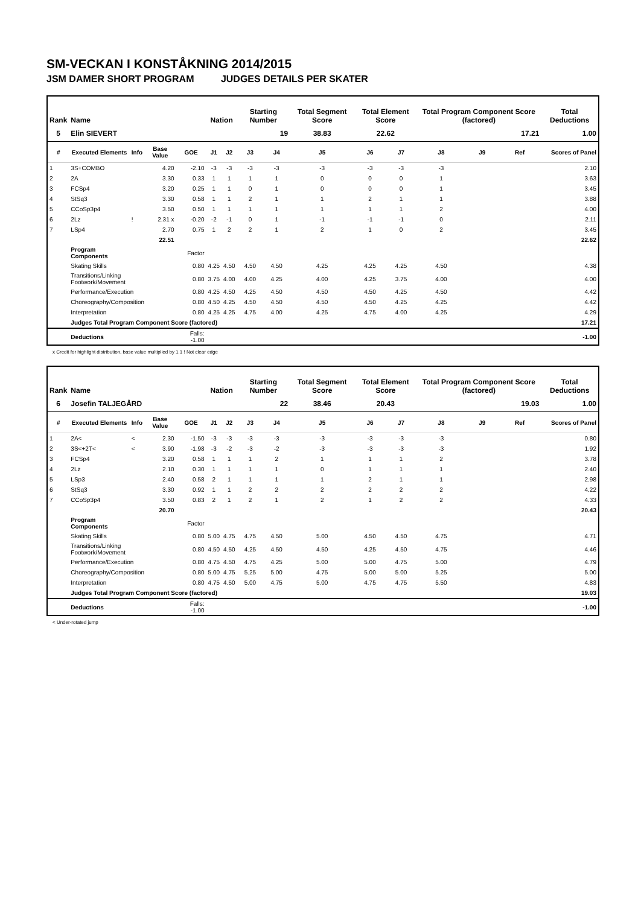SM-VECKAN I KONSTÅKNING 2014/2015
JSM DAMER SHORT PROGRAM JUDGES DETAILS PER SKATER
| Rank | Name | | | | Nation | | Starting Number | | Total Segment Score | Total Element Score | | Total Program Component Score (factored) | | | Total Deductions |
| --- | --- | --- | --- | --- | --- | --- | --- | --- | --- | --- | --- | --- | --- | --- | --- |
| 5 | Elin SIEVERT | | | | | | 19 | | 38.83 | 22.62 | | 17.21 | | | 1.00 |
| # | Executed Elements | Info | Base Value | GOE | J1 | J2 | J3 | J4 | J5 | J6 | J7 | J8 | J9 | Ref | Scores of Panel |
| 1 | 3S+COMBO | | 4.20 | -2.10 | -3 | -3 | -3 | -3 | -3 | -3 | -3 | -3 | | | 2.10 |
| 2 | 2A | | 3.30 | 0.33 | 1 | 1 | 1 | 1 | 0 | 0 | 0 | 1 | | | 3.63 |
| 3 | FCSp4 | | 3.20 | 0.25 | 1 | 1 | 0 | 1 | 0 | 0 | 0 | 1 | | | 3.45 |
| 4 | StSq3 | | 3.30 | 0.58 | 1 | 1 | 2 | 1 | 1 | 2 | 1 | 1 | | | 3.88 |
| 5 | CCoSp3p4 | | 3.50 | 0.50 | 1 | 1 | 1 | 1 | 1 | 1 | 1 | 2 | | | 4.00 |
| 6 | 2Lz | ! | 2.31 x | -0.20 | -2 | -1 | 0 | 1 | -1 | -1 | -1 | 0 | | | 2.11 |
| 7 | LSp4 | | 2.70 | 0.75 | 1 | 2 | 2 | 1 | 2 | 1 | 0 | 2 | | | 3.45 |
| | | | 22.51 | | | | | | | | | | | | 22.62 |
| | Program Components | | | Factor | | | | | | | | | | | |
| | Skating Skills | | | 0.80 | 4.25 | 4.50 | 4.50 | 4.50 | 4.25 | 4.25 | 4.25 | 4.50 | | | 4.38 |
| | Transitions/Linking Footwork/Movement | | | 0.80 | 3.75 | 4.00 | 4.00 | 4.25 | 4.00 | 4.25 | 3.75 | 4.00 | | | 4.00 |
| | Performance/Execution | | | 0.80 | 4.25 | 4.50 | 4.25 | 4.50 | 4.50 | 4.50 | 4.25 | 4.50 | | | 4.42 |
| | Choreography/Composition | | | 0.80 | 4.50 | 4.25 | 4.50 | 4.50 | 4.50 | 4.50 | 4.25 | 4.25 | | | 4.42 |
| | Interpretation | | | 0.80 | 4.25 | 4.25 | 4.75 | 4.00 | 4.25 | 4.75 | 4.00 | 4.25 | | | 4.29 |
| | Judges Total Program Component Score (factored) | | | | | | | | | | | | | | 17.21 |
| | Deductions | | | Falls: -1.00 | | | | | | | | | | | -1.00 |
x Credit for highlight distribution, base value multiplied by 1.1 ! Not clear edge
| Rank | Name | | | | Nation | | Starting Number | | Total Segment Score | Total Element Score | | Total Program Component Score (factored) | | | Total Deductions |
| --- | --- | --- | --- | --- | --- | --- | --- | --- | --- | --- | --- | --- | --- | --- | --- |
| 6 | Josefin TALJEGÅRD | | | | | | 22 | | 38.46 | 20.43 | | 19.03 | | | 1.00 |
| # | Executed Elements | Info | Base Value | GOE | J1 | J2 | J3 | J4 | J5 | J6 | J7 | J8 | J9 | Ref | Scores of Panel |
| 1 | 2A< | < | 2.30 | -1.50 | -3 | -3 | -3 | -3 | -3 | -3 | -3 | -3 | | | 0.80 |
| 2 | 3S<+2T< | < | 3.90 | -1.98 | -3 | -2 | -3 | -2 | -3 | -3 | -3 | -3 | | | 1.92 |
| 3 | FCSp4 | | 3.20 | 0.58 | 1 | 1 | 1 | 2 | 1 | 1 | 1 | 2 | | | 3.78 |
| 4 | 2Lz | | 2.10 | 0.30 | 1 | 1 | 1 | 1 | 0 | 1 | 1 | 1 | | | 2.40 |
| 5 | LSp3 | | 2.40 | 0.58 | 2 | 1 | 1 | 1 | 1 | 2 | 1 | 1 | | | 2.98 |
| 6 | StSq3 | | 3.30 | 0.92 | 1 | 1 | 2 | 2 | 2 | 2 | 2 | 2 | | | 4.22 |
| 7 | CCoSp3p4 | | 3.50 | 0.83 | 2 | 1 | 2 | 1 | 2 | 1 | 2 | 2 | | | 4.33 |
| | | | 20.70 | | | | | | | | | | | | 20.43 |
| | Program Components | | | Factor | | | | | | | | | | | |
| | Skating Skills | | | 0.80 | 5.00 | 4.75 | 4.75 | 4.50 | 5.00 | 4.50 | 4.50 | 4.75 | | | 4.71 |
| | Transitions/Linking Footwork/Movement | | | 0.80 | 4.50 | 4.50 | 4.25 | 4.50 | 4.50 | 4.25 | 4.50 | 4.75 | | | 4.46 |
| | Performance/Execution | | | 0.80 | 4.75 | 4.50 | 4.75 | 4.25 | 5.00 | 5.00 | 4.75 | 5.00 | | | 4.79 |
| | Choreography/Composition | | | 0.80 | 5.00 | 4.75 | 5.25 | 5.00 | 4.75 | 5.00 | 5.00 | 5.25 | | | 5.00 |
| | Interpretation | | | 0.80 | 4.75 | 4.50 | 5.00 | 4.75 | 5.00 | 4.75 | 4.75 | 5.50 | | | 4.83 |
| | Judges Total Program Component Score (factored) | | | | | | | | | | | | | | 19.03 |
| | Deductions | | | Falls: -1.00 | | | | | | | | | | | -1.00 |
< Under-rotated jump